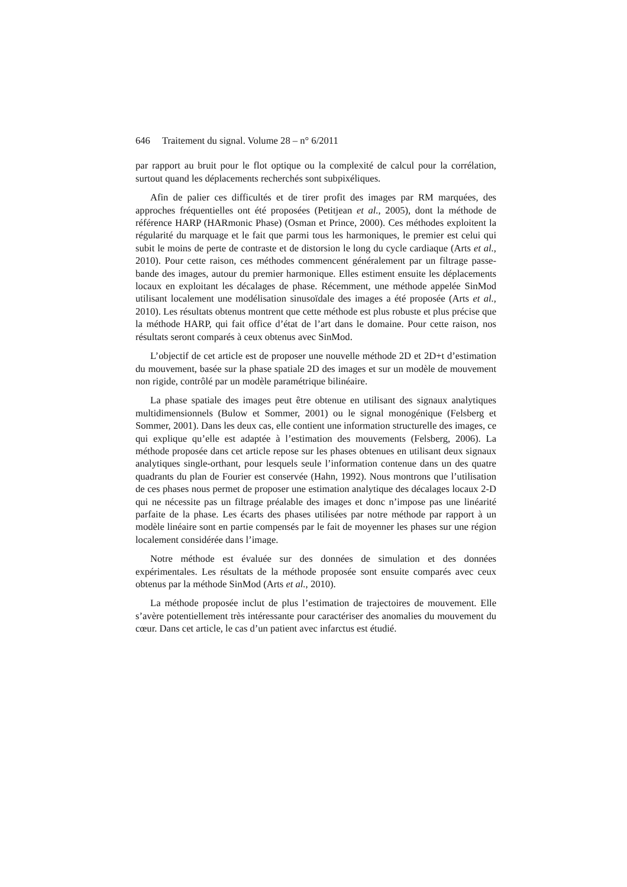646 Traitement du signal. Volume 28 – n° 6/2011
par rapport au bruit pour le flot optique ou la complexité de calcul pour la corrélation, surtout quand les déplacements recherchés sont subpixéliques.
Afin de palier ces difficultés et de tirer profit des images par RM marquées, des approches fréquentielles ont été proposées (Petitjean et al., 2005), dont la méthode de référence HARP (HARmonic Phase) (Osman et Prince, 2000). Ces méthodes exploitent la régularité du marquage et le fait que parmi tous les harmoniques, le premier est celui qui subit le moins de perte de contraste et de distorsion le long du cycle cardiaque (Arts et al., 2010). Pour cette raison, ces méthodes commencent généralement par un filtrage passe-bande des images, autour du premier harmonique. Elles estiment ensuite les déplacements locaux en exploitant les décalages de phase. Récemment, une méthode appelée SinMod utilisant localement une modélisation sinusoïdale des images a été proposée (Arts et al., 2010). Les résultats obtenus montrent que cette méthode est plus robuste et plus précise que la méthode HARP, qui fait office d’état de l’art dans le domaine. Pour cette raison, nos résultats seront comparés à ceux obtenus avec SinMod.
L’objectif de cet article est de proposer une nouvelle méthode 2D et 2D+t d’estimation du mouvement, basée sur la phase spatiale 2D des images et sur un modèle de mouvement non rigide, contrôlé par un modèle paramétrique bilinéaire.
La phase spatiale des images peut être obtenue en utilisant des signaux analytiques multidimensionnels (Bulow et Sommer, 2001) ou le signal monogénique (Felsberg et Sommer, 2001). Dans les deux cas, elle contient une information structurelle des images, ce qui explique qu’elle est adaptée à l’estimation des mouvements (Felsberg, 2006). La méthode proposée dans cet article repose sur les phases obtenues en utilisant deux signaux analytiques single-orthant, pour lesquels seule l’information contenue dans un des quatre quadrants du plan de Fourier est conservée (Hahn, 1992). Nous montrons que l’utilisation de ces phases nous permet de proposer une estimation analytique des décalages locaux 2-D qui ne nécessite pas un filtrage préalable des images et donc n’impose pas une linéarité parfaite de la phase. Les écarts des phases utilisées par notre méthode par rapport à un modèle linéaire sont en partie compensés par le fait de moyenner les phases sur une région localement considérée dans l’image.
Notre méthode est évaluée sur des données de simulation et des données expérimentales. Les résultats de la méthode proposée sont ensuite comparés avec ceux obtenus par la méthode SinMod (Arts et al., 2010).
La méthode proposée inclut de plus l’estimation de trajectoires de mouvement. Elle s’avère potentiellement très intéressante pour caractériser des anomalies du mouvement du cœur. Dans cet article, le cas d’un patient avec infarctus est étudié.